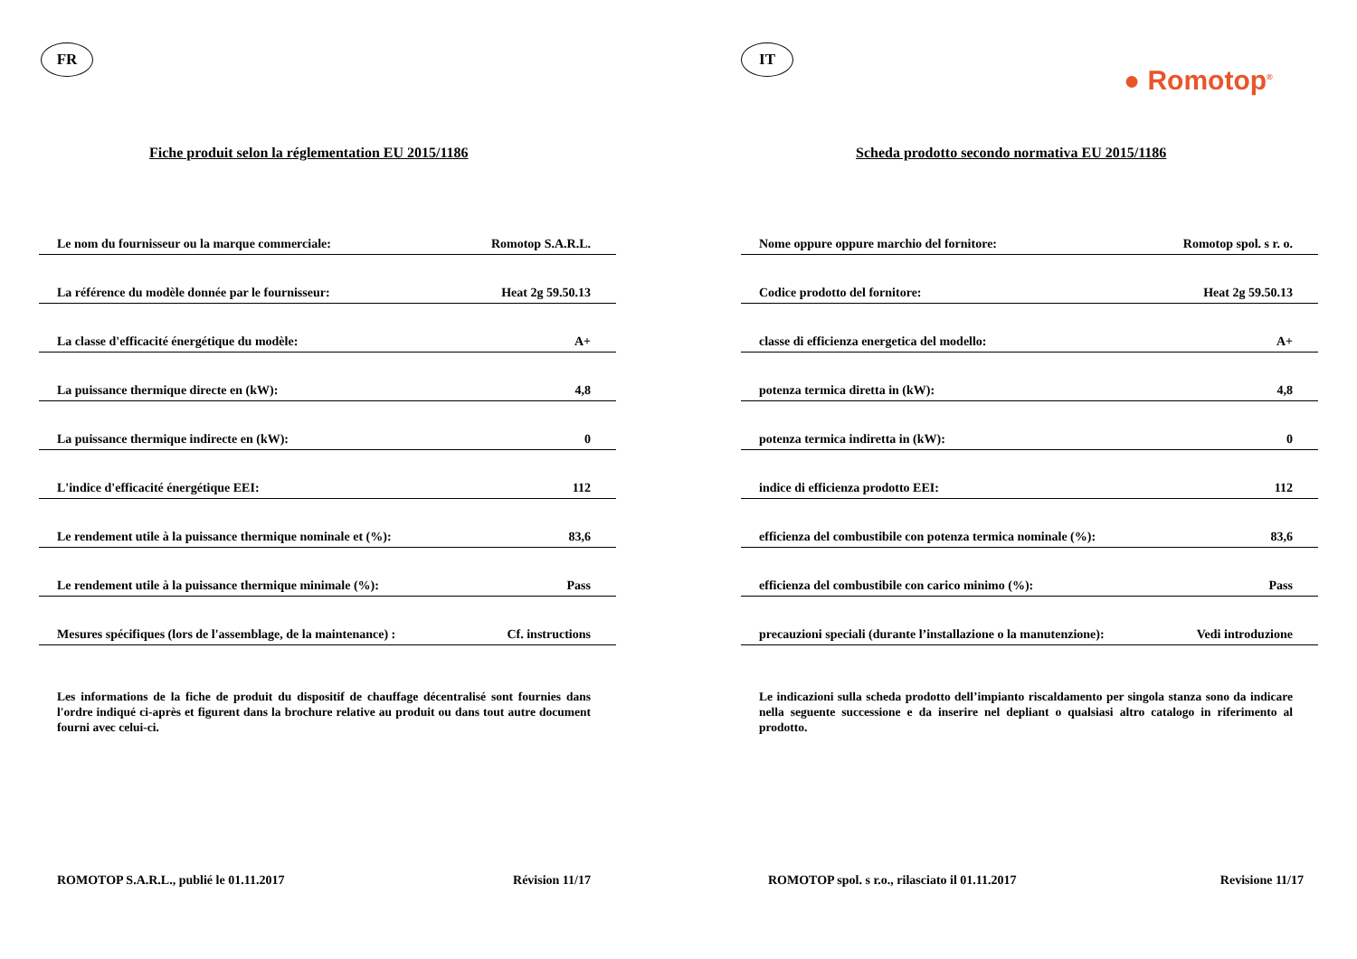FR
Fiche produit selon la réglementation EU 2015/1186
| Le nom du fournisseur ou la marque commerciale: | Romotop S.A.R.L. |
| La référence du modèle donnée par le fournisseur: | Heat 2g 59.50.13 |
| La classe d'efficacité énergétique du modèle: | A+ |
| La puissance thermique directe en (kW): | 4,8 |
| La puissance thermique indirecte en (kW): | 0 |
| L'indice d'efficacité énergétique EEI: | 112 |
| Le rendement utile à la puissance thermique nominale et (%): | 83,6 |
| Le rendement utile à la puissance thermique minimale (%): | Pass |
| Mesures spécifiques (lors de l'assemblage, de la maintenance) : | Cf. instructions |
Les informations de la fiche de produit du dispositif de chauffage décentralisé sont fournies dans l'ordre indiqué ci-après et figurent dans la brochure relative au produit ou dans tout autre document fourni avec celui-ci.
ROMOTOP S.A.R.L., publié le 01.11.2017 Révision 11/17
IT
● Romotop<sup>®</sup>
Scheda prodotto secondo normativa EU 2015/1186
| Nome oppure oppure marchio del fornitore: | Romotop spol. s r. o. |
| Codice prodotto del fornitore: | Heat 2g 59.50.13 |
| classe di efficienza energetica del modello: | A+ |
| potenza termica diretta in (kW): | 4,8 |
| potenza termica indiretta in (kW): | 0 |
| indice di efficienza prodotto EEI: | 112 |
| efficienza del combustibile con potenza termica nominale (%): | 83,6 |
| efficienza del combustibile con carico minimo (%): | Pass |
| precauzioni speciali (durante l’installazione o la manutenzione): | Vedi introduzione |
Le indicazioni sulla scheda prodotto dell’impianto riscaldamento per singola stanza sono da indicare nella seguente successione e da inserire nel depliant o qualsiasi altro catalogo in riferimento al prodotto.
ROMOTOP spol. s r.o., rilasciato il 01.11.2017 Revisione 11/17